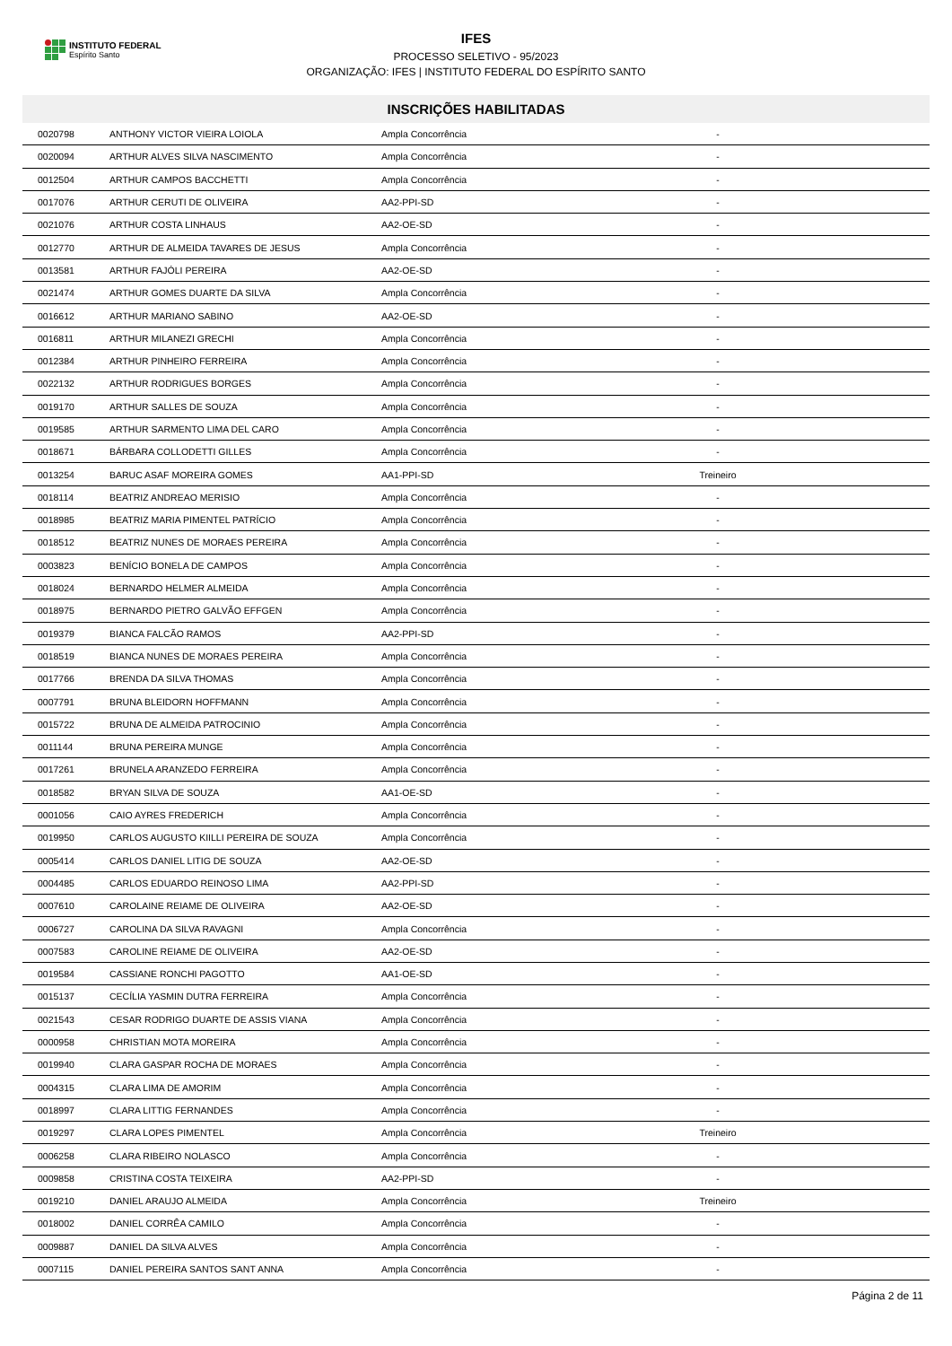INSTITUTO FEDERAL
Espírito Santo
IFES
PROCESSO SELETIVO - 95/2023
ORGANIZAÇÃO: IFES | INSTITUTO FEDERAL DO ESPÍRITO SANTO
INSCRIÇÕES HABILITADAS
| 0020798 | ANTHONY VICTOR VIEIRA LOIOLA | Ampla Concorrência | - | |
| 0020094 | ARTHUR ALVES SILVA NASCIMENTO | Ampla Concorrência | - | |
| 0012504 | ARTHUR CAMPOS BACCHETTI | Ampla Concorrência | - | |
| 0017076 | ARTHUR CERUTI DE OLIVEIRA | AA2-PPI-SD | - | |
| 0021076 | ARTHUR COSTA LINHAUS | AA2-OE-SD | - | |
| 0012770 | ARTHUR DE ALMEIDA TAVARES DE JESUS | Ampla Concorrência | - | |
| 0013581 | ARTHUR FAJÓLI PEREIRA | AA2-OE-SD | - | |
| 0021474 | ARTHUR GOMES DUARTE DA SILVA | Ampla Concorrência | - | |
| 0016612 | ARTHUR MARIANO SABINO | AA2-OE-SD | - | |
| 0016811 | ARTHUR MILANEZI GRECHI | Ampla Concorrência | - | |
| 0012384 | ARTHUR PINHEIRO FERREIRA | Ampla Concorrência | - | |
| 0022132 | ARTHUR RODRIGUES BORGES | Ampla Concorrência | - | |
| 0019170 | ARTHUR SALLES DE SOUZA | Ampla Concorrência | - | |
| 0019585 | ARTHUR SARMENTO LIMA DEL CARO | Ampla Concorrência | - | |
| 0018671 | BÁRBARA COLLODETTI GILLES | Ampla Concorrência | - | |
| 0013254 | BARUC ASAF MOREIRA GOMES | AA1-PPI-SD | Treineiro | |
| 0018114 | BEATRIZ ANDREAO MERISIO | Ampla Concorrência | - | |
| 0018985 | BEATRIZ MARIA PIMENTEL PATRÍCIO | Ampla Concorrência | - | |
| 0018512 | BEATRIZ NUNES DE MORAES PEREIRA | Ampla Concorrência | - | |
| 0003823 | BENÍCIO BONELA DE CAMPOS | Ampla Concorrência | - | |
| 0018024 | BERNARDO HELMER ALMEIDA | Ampla Concorrência | - | |
| 0018975 | BERNARDO PIETRO GALVÃO EFFGEN | Ampla Concorrência | - | |
| 0019379 | BIANCA FALCÃO RAMOS | AA2-PPI-SD | - | |
| 0018519 | BIANCA NUNES DE MORAES PEREIRA | Ampla Concorrência | - | |
| 0017766 | BRENDA DA SILVA THOMAS | Ampla Concorrência | - | |
| 0007791 | BRUNA BLEIDORN HOFFMANN | Ampla Concorrência | - | |
| 0015722 | BRUNA DE ALMEIDA PATROCINIO | Ampla Concorrência | - | |
| 0011144 | BRUNA PEREIRA MUNGE | Ampla Concorrência | - | |
| 0017261 | BRUNELA ARANZEDO FERREIRA | Ampla Concorrência | - | |
| 0018582 | BRYAN SILVA DE SOUZA | AA1-OE-SD | - | |
| 0001056 | CAIO AYRES FREDERICH | Ampla Concorrência | - | |
| 0019950 | CARLOS AUGUSTO KIILLI PEREIRA DE SOUZA | Ampla Concorrência | - | |
| 0005414 | CARLOS DANIEL LITIG DE SOUZA | AA2-OE-SD | - | |
| 0004485 | CARLOS EDUARDO REINOSO LIMA | AA2-PPI-SD | - | |
| 0007610 | CAROLAINE REIAME DE OLIVEIRA | AA2-OE-SD | - | |
| 0006727 | CAROLINA DA SILVA RAVAGNI | Ampla Concorrência | - | |
| 0007583 | CAROLINE REIAME DE OLIVEIRA | AA2-OE-SD | - | |
| 0019584 | CASSIANE RONCHI PAGOTTO | AA1-OE-SD | - | |
| 0015137 | CECÍLIA YASMIN DUTRA FERREIRA | Ampla Concorrência | - | |
| 0021543 | CESAR RODRIGO DUARTE DE ASSIS VIANA | Ampla Concorrência | - | |
| 0000958 | CHRISTIAN MOTA MOREIRA | Ampla Concorrência | - | |
| 0019940 | CLARA GASPAR ROCHA DE MORAES | Ampla Concorrência | - | |
| 0004315 | CLARA LIMA DE AMORIM | Ampla Concorrência | - | |
| 0018997 | CLARA LITTIG FERNANDES | Ampla Concorrência | - | |
| 0019297 | CLARA LOPES PIMENTEL | Ampla Concorrência | Treineiro | |
| 0006258 | CLARA RIBEIRO NOLASCO | Ampla Concorrência | - | |
| 0009858 | CRISTINA COSTA TEIXEIRA | AA2-PPI-SD | - | |
| 0019210 | DANIEL ARAUJO ALMEIDA | Ampla Concorrência | Treineiro | |
| 0018002 | DANIEL CORRÊA CAMILO | Ampla Concorrência | - | |
| 0009887 | DANIEL DA SILVA ALVES | Ampla Concorrência | - | |
| 0007115 | DANIEL PEREIRA SANTOS SANT ANNA | Ampla Concorrência | - | |
Página 2 de 11